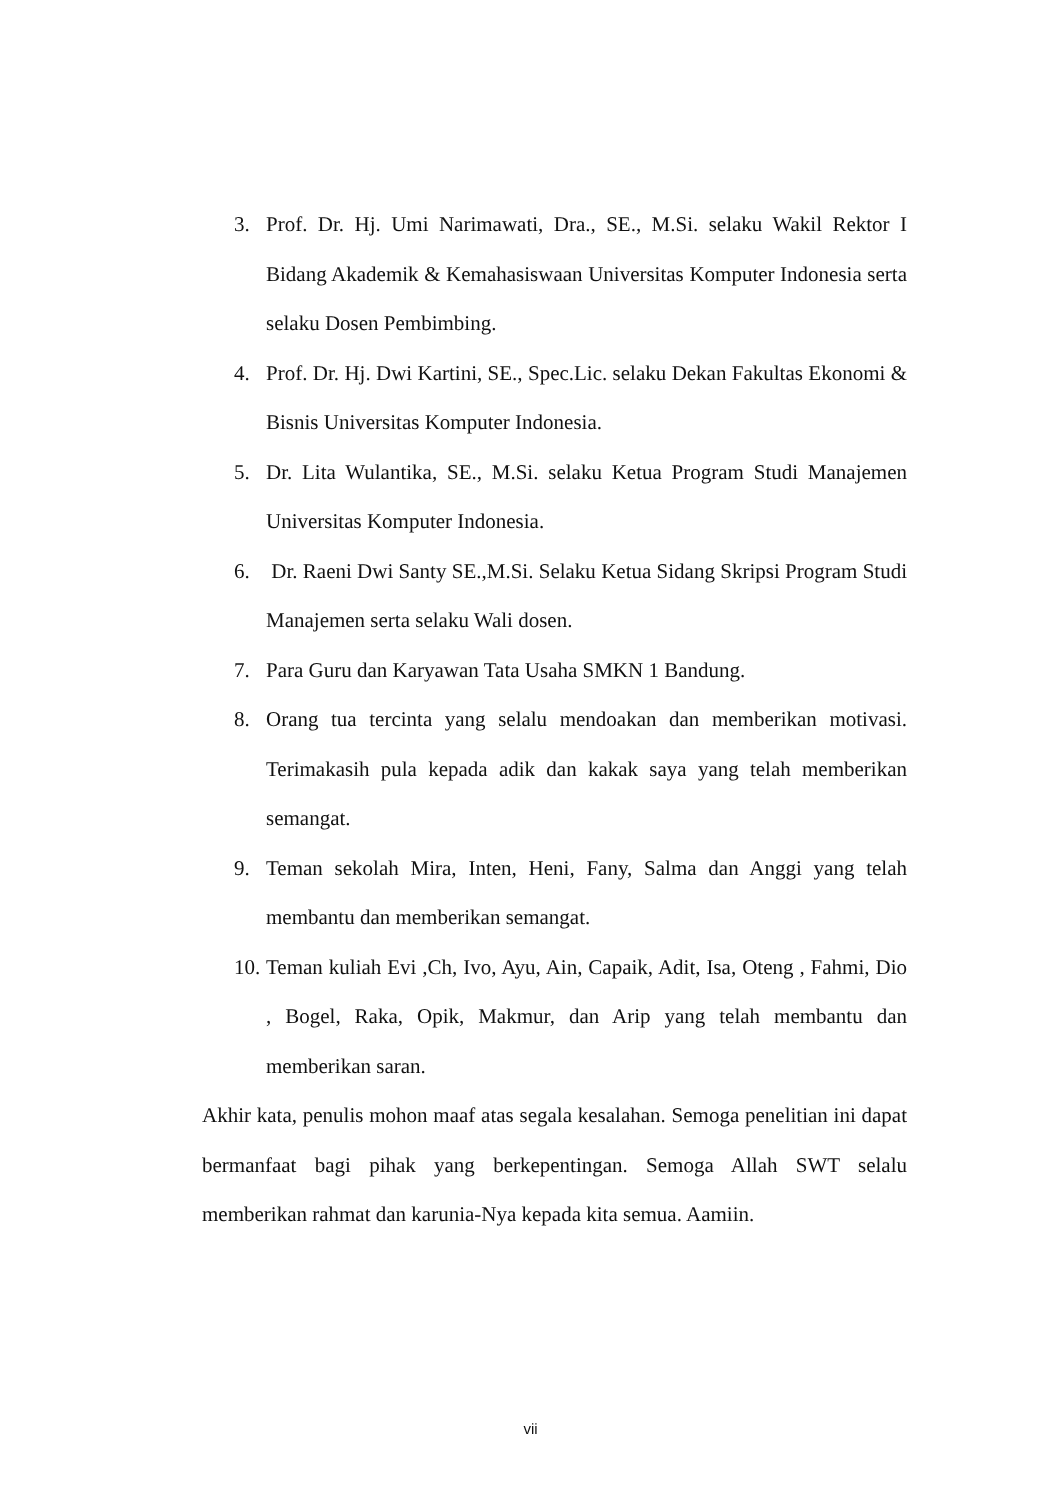3. Prof. Dr. Hj. Umi Narimawati, Dra., SE., M.Si. selaku Wakil Rektor I Bidang Akademik & Kemahasiswaan Universitas Komputer Indonesia serta selaku Dosen Pembimbing.
4. Prof. Dr. Hj. Dwi Kartini, SE., Spec.Lic. selaku Dekan Fakultas Ekonomi & Bisnis Universitas Komputer Indonesia.
5. Dr. Lita Wulantika, SE., M.Si. selaku Ketua Program Studi Manajemen Universitas Komputer Indonesia.
6. Dr. Raeni Dwi Santy SE.,M.Si. Selaku Ketua Sidang Skripsi Program Studi Manajemen serta selaku Wali dosen.
7. Para Guru dan Karyawan Tata Usaha SMKN 1 Bandung.
8. Orang tua tercinta yang selalu mendoakan dan memberikan motivasi. Terimakasih pula kepada adik dan kakak saya yang telah memberikan semangat.
9. Teman sekolah Mira, Inten, Heni, Fany, Salma dan Anggi yang telah membantu dan memberikan semangat.
10. Teman kuliah Evi ,Ch, Ivo, Ayu, Ain, Capaik, Adit, Isa, Oteng , Fahmi, Dio , Bogel, Raka, Opik, Makmur, dan Arip yang telah membantu dan memberikan saran.
Akhir kata, penulis mohon maaf atas segala kesalahan. Semoga penelitian ini dapat bermanfaat bagi pihak yang berkepentingan. Semoga Allah SWT selalu memberikan rahmat dan karunia-Nya kepada kita semua. Aamiin.
vii